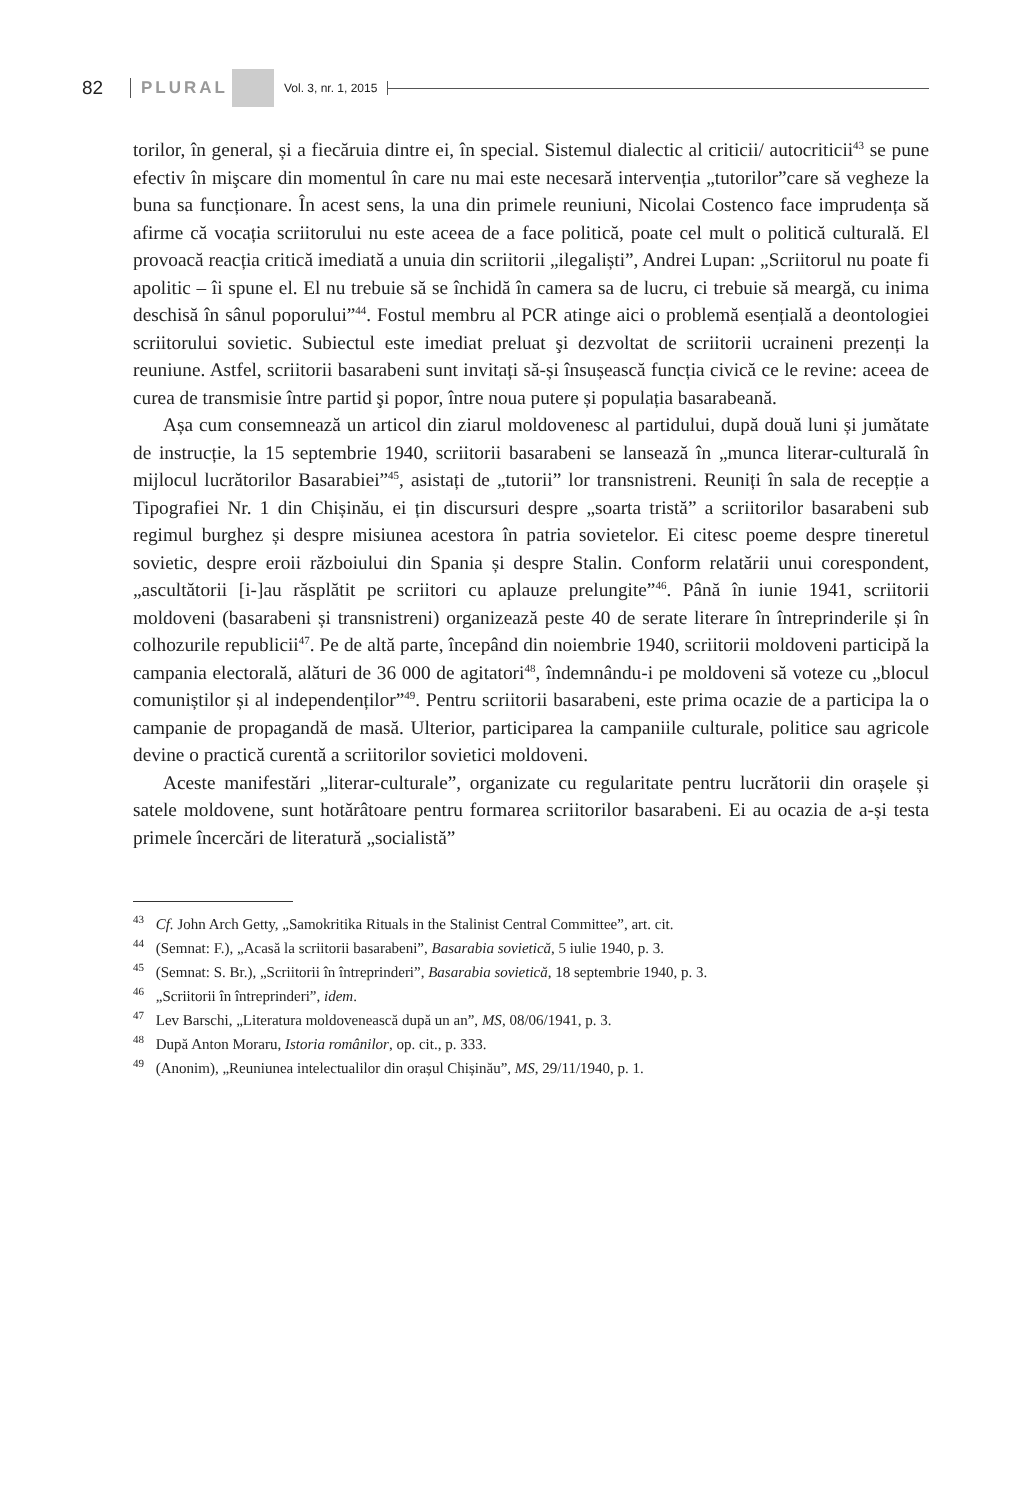82 PLURAL Vol. 3, nr. 1, 2015
torilor, în general, și a fiecăruia dintre ei, în special. Sistemul dialectic al criticii/ autocriticii<sup>43</sup> se pune efectiv în mişcare din momentul în care nu mai este necesară intervenția „tutorilor”care să vegheze la buna sa funcționare. În acest sens, la una din primele reuniuni, Nicolai Costenco face imprudența să afirme că vocația scriitorului nu este aceea de a face politică, poate cel mult o politică culturală. El provoacă reacția critică imediată a unuia din scriitorii „ilegaliști”, Andrei Lupan: „Scriitorul nu poate fi apolitic – îi spune el. El nu trebuie să se închidă în camera sa de lucru, ci trebuie să meargă, cu inima deschisă în sânul poporului”<sup>44</sup>. Fostul membru al PCR atinge aici o problemă esențială a deontologiei scriitorului sovietic. Subiectul este imediat preluat şi dezvoltat de scriitorii ucraineni prezenți la reuniune. Astfel, scriitorii basarabeni sunt invitați să-și însușească funcția civică ce le revine: aceea de curea de transmisie între partid şi popor, între noua putere și populația basarabeană.
Așa cum consemnează un articol din ziarul moldovenesc al partidului, după două luni și jumătate de instrucție, la 15 septembrie 1940, scriitorii basarabeni se lansează în „munca literar-culturală în mijlocul lucrătorilor Basarabiei”<sup>45</sup>, asistați de „tutorii” lor transnistreni. Reuniți în sala de recepție a Tipografiei Nr. 1 din Chișinău, ei țin discursuri despre „soarta tristă” a scriitorilor basarabeni sub regimul burghez și despre misiunea acestora în patria sovietelor. Ei citesc poeme despre tineretul sovietic, despre eroii războiului din Spania și despre Stalin. Conform relatării unui corespondent, „ascultătorii [i-]au răsplătit pe scriitori cu aplauze prelungite”<sup>46</sup>. Până în iunie 1941, scriitorii moldoveni (basarabeni și transnistreni) organizează peste 40 de serate literare în întreprinderile și în colhozurile republicii<sup>47</sup>. Pe de altă parte, începând din noiembrie 1940, scriitorii moldoveni participă la campania electorală, alături de 36 000 de agitatori<sup>48</sup>, îndemnându-i pe moldoveni să voteze cu „blocul comuniștilor și al independenților”<sup>49</sup>. Pentru scriitorii basarabeni, este prima ocazie de a participa la o campanie de propagandă de masă. Ulterior, participarea la campaniile culturale, politice sau agricole devine o practică curentă a scriitorilor sovietici moldoveni.
Aceste manifestări „literar-culturale”, organizate cu regularitate pentru lucrătorii din orașele și satele moldovene, sunt hotărâtoare pentru formarea scriitorilor basarabeni. Ei au ocazia de a-și testa primele încercări de literatură „socialistă”
<sup>43</sup> Cf. John Arch Getty, „Samokritika Rituals in the Stalinist Central Committee”, art. cit.
<sup>44</sup> (Semnat: F.), „Acasă la scriitorii basarabeni”, Basarabia sovietică, 5 iulie 1940, p. 3.
<sup>45</sup> (Semnat: S. Br.), „Scriitorii în întreprinderi”, Basarabia sovietică, 18 septembrie 1940, p. 3.
<sup>46</sup> „Scriitorii în întreprinderi”, idem.
<sup>47</sup> Lev Barschi, „Literatura moldovenească după un an”, MS, 08/06/1941, p. 3.
<sup>48</sup> După Anton Moraru, Istoria românilor, op. cit., p. 333.
<sup>49</sup> (Anonim), „Reuniunea intelectualilor din orașul Chișinău”, MS, 29/11/1940, p. 1.